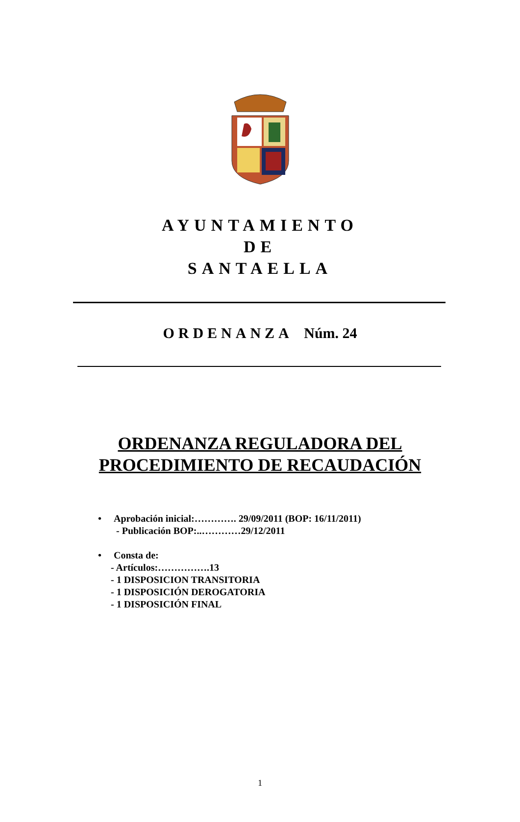AYUNTAMIENTO
DE
SANTAELLA
ORDENANZA Núm. 24
ORDENANZA REGULADORA DEL
PROCEDIMIENTO DE RECAUDACIÓN
• Aprobación inicial:…………. 29/09/2011 (BOP: 16/11/2011)
- Publicación BOP:..…………29/12/2011
• Consta de:
- Artículos:…………….13
- 1 DISPOSICION TRANSITORIA
- 1 DISPOSICIÓN DEROGATORIA
- 1 DISPOSICIÓN FINAL
1